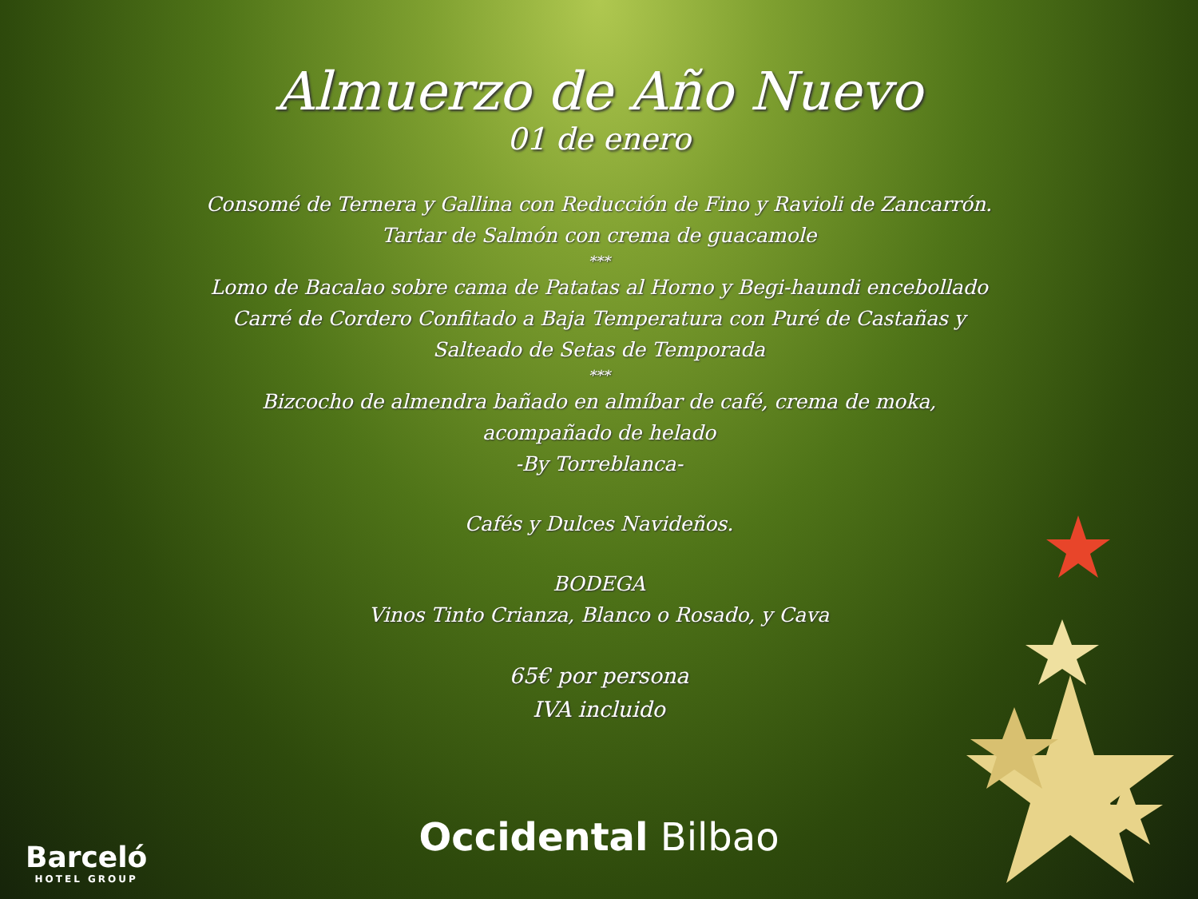Almuerzo de Año Nuevo
01 de enero
Consomé de Ternera y Gallina con Reducción de Fino y Ravioli de Zancarrón.
Tartar de Salmón con crema de guacamole
***
Lomo de Bacalao sobre cama de Patatas al Horno y Begi-haundi encebollado
Carré de Cordero Confitado a Baja Temperatura con Puré de Castañas y
Salteado de Setas de Temporada
***
Bizcocho de almendra bañado en almíbar de café, crema de moka,
acompañado de helado
-By Torreblanca-
Cafés y Dulces Navideños.
BODEGA
Vinos Tinto Crianza, Blanco o Rosado, y Cava
65€ por persona
IVA incluido
Occidental Bilbao
Barceló
HOTEL GROUP